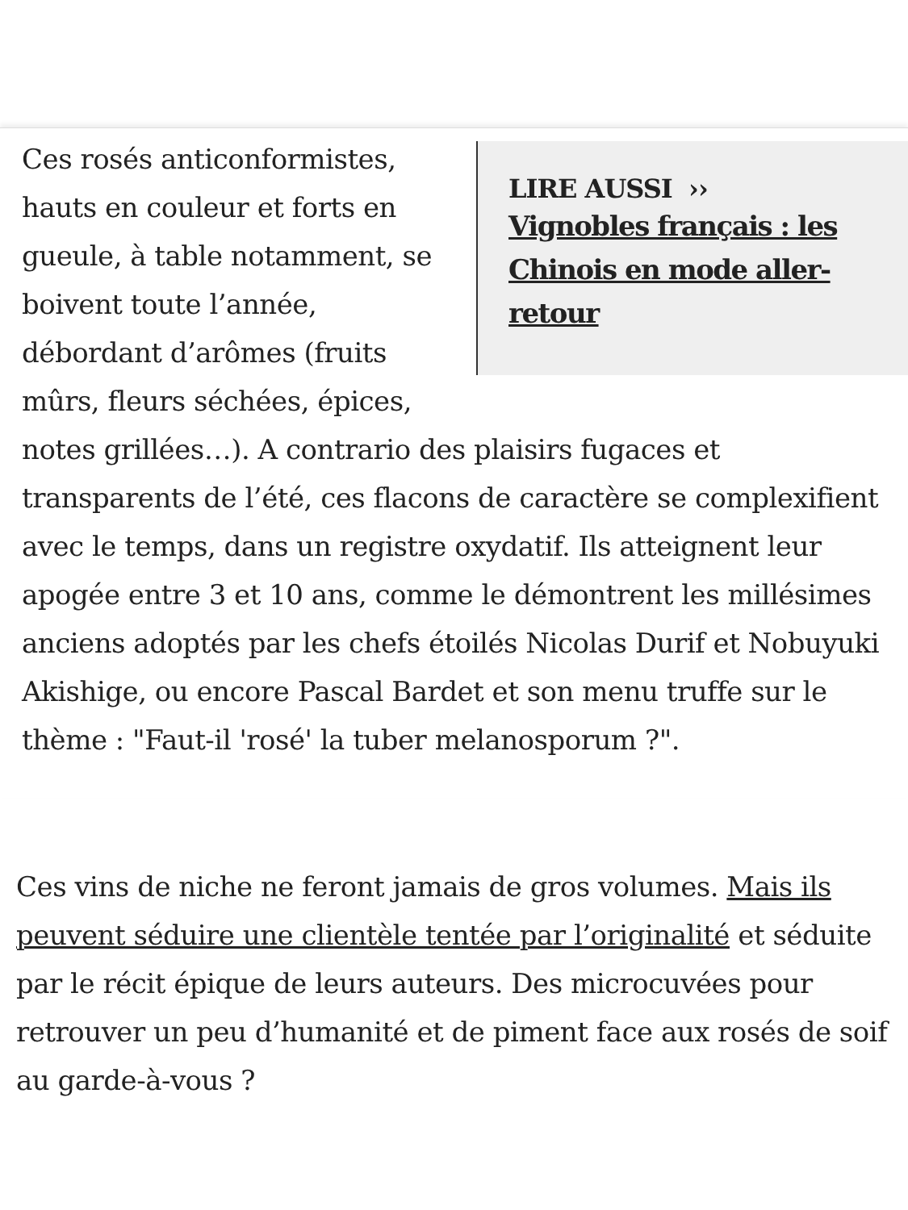LIRE AUSSI ››
Vignobles français : les Chinois en mode aller-retour
Ces rosés anticonformistes, hauts en couleur et forts en gueule, à table notamment, se boivent toute l’année, débordant d’arômes (fruits mûrs, fleurs séchées, épices, notes grillées…). A contrario des plaisirs fugaces et transparents de l’été, ces flacons de caractère se complexifient avec le temps, dans un registre oxydatif. Ils atteignent leur apogée entre 3 et 10 ans, comme le démontrent les millésimes anciens adoptés par les chefs étoilés Nicolas Durif et Nobuyuki Akishige, ou encore Pascal Bardet et son menu truffe sur le thème : "Faut-il 'rosé' la tuber melanosporum ?".
Ces vins de niche ne feront jamais de gros volumes. Mais ils peuvent séduire une clientèle tentée par l’originalité et séduite par le récit épique de leurs auteurs. Des microcuvées pour retrouver un peu d’humanité et de piment face aux rosés de soif au garde-à-vous ?